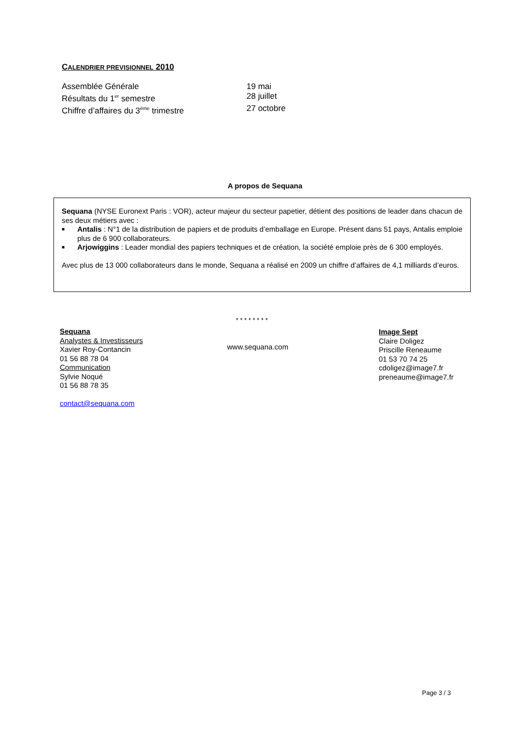CALENDRIER PREVISIONNEL 2010
Assemblée Générale 19 mai
Résultats du 1<sup>er</sup> semestre 28 juillet
Chiffre d’affaires du 3<sup>ème</sup> trimestre 27 octobre
A propos de Sequana
Sequana (NYSE Euronext Paris : VOR), acteur majeur du secteur papetier, détient des positions de leader dans chacun de ses deux métiers avec :
■ Antalis : N°1 de la distribution de papiers et de produits d’emballage en Europe. Présent dans 51 pays, Antalis emploie plus de 6 900 collaborateurs.
■ Arjowiggins : Leader mondial des papiers techniques et de création, la société emploie près de 6 300 employés.
Avec plus de 13 000 collaborateurs dans le monde, Sequana a réalisé en 2009 un chiffre d’affaires de 4,1 milliards d’euros.
* * * * * * * *
Sequana
Analystes & Investisseurs
Xavier Roy-Contancin
01 56 88 78 04
Communication
Sylvie Noqué
01 56 88 78 35
contact@sequana.com
www.sequana.com
Image Sept
Claire Doligez
Priscille Reneaume
01 53 70 74 25
cdoligez@image7.fr
preneaume@image7.fr
Page 3 / 3